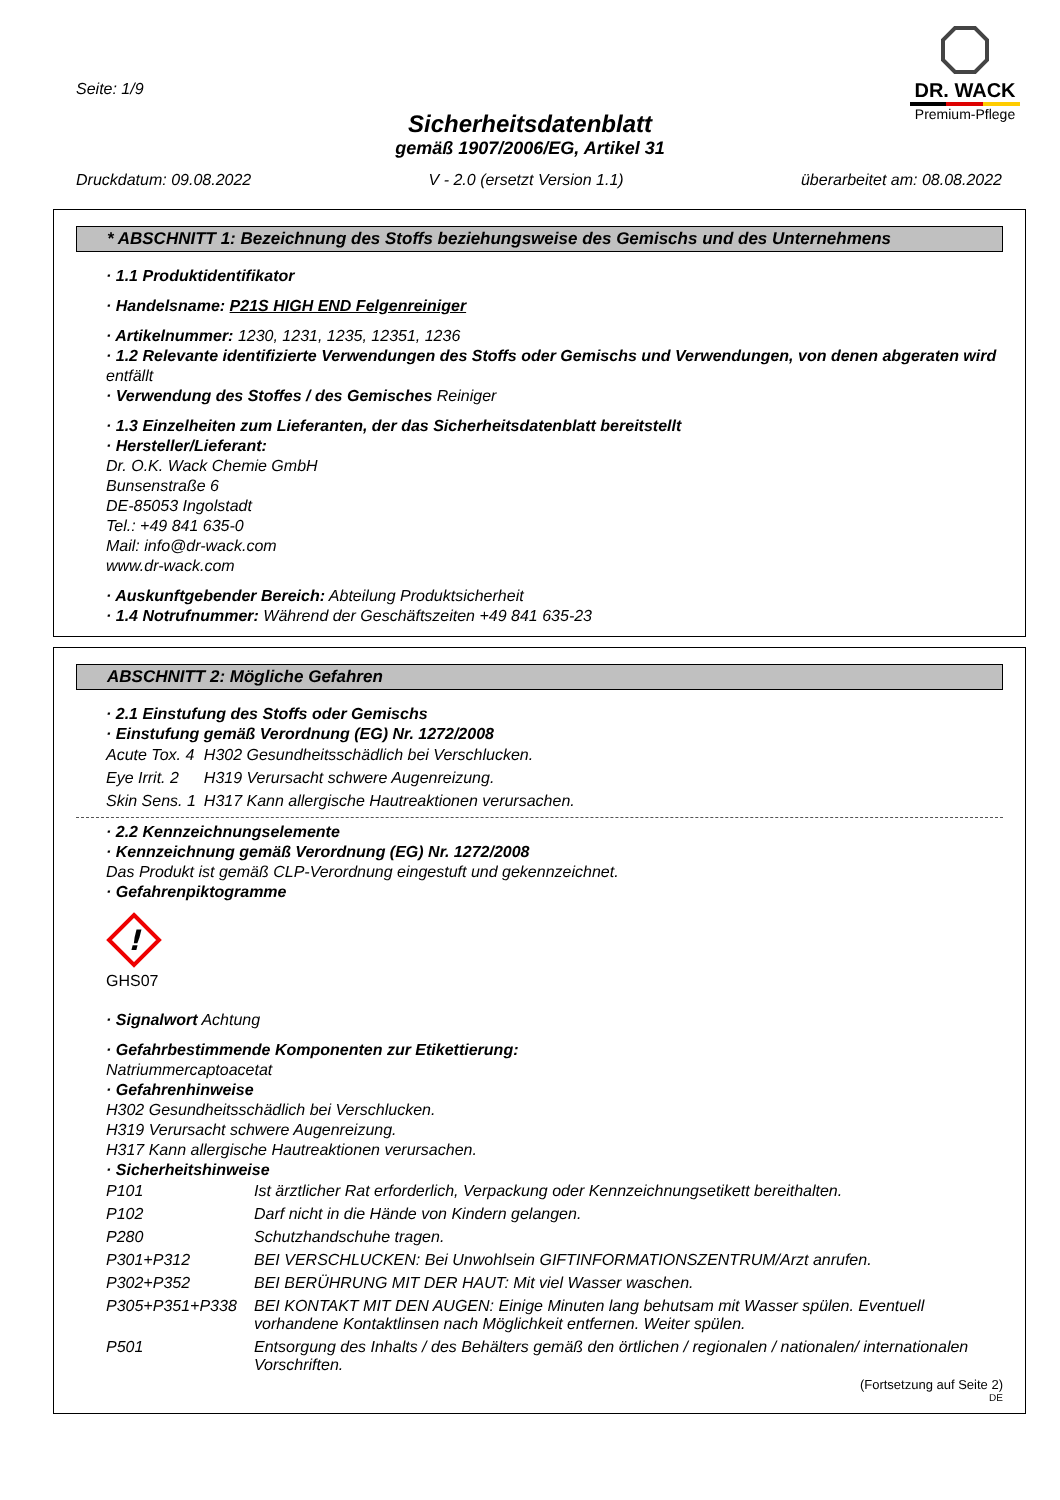DR. WACK
Premium-Pflege
Seite: 1/9
Sicherheitsdatenblatt
gemäß 1907/2006/EG, Artikel 31
Druckdatum: 09.08.2022 V - 2.0 (ersetzt Version 1.1) überarbeitet am: 08.08.2022
* ABSCHNITT 1: Bezeichnung des Stoffs beziehungsweise des Gemischs und des Unternehmens
· 1.1 Produktidentifikator
· Handelsname: P21S HIGH END Felgenreiniger
· Artikelnummer: 1230, 1231, 1235, 12351, 1236
· 1.2 Relevante identifizierte Verwendungen des Stoffs oder Gemischs und Verwendungen, von denen abgeraten wird
entfällt
· Verwendung des Stoffes / des Gemisches Reiniger
· 1.3 Einzelheiten zum Lieferanten, der das Sicherheitsdatenblatt bereitstellt
· Hersteller/Lieferant:
Dr. O.K. Wack Chemie GmbH
Bunsenstraße 6
DE-85053 Ingolstadt
Tel.: +49 841 635-0
Mail: info@dr-wack.com
www.dr-wack.com
· Auskunftgebender Bereich: Abteilung Produktsicherheit
· 1.4 Notrufnummer: Während der Geschäftszeiten +49 841 635-23
ABSCHNITT 2: Mögliche Gefahren
· 2.1 Einstufung des Stoffs oder Gemischs
· Einstufung gemäß Verordnung (EG) Nr. 1272/2008
| Acute Tox. 4 | H302 Gesundheitsschädlich bei Verschlucken. |
| Eye Irrit. 2 | H319 Verursacht schwere Augenreizung. |
| Skin Sens. 1 | H317 Kann allergische Hautreaktionen verursachen. |
· 2.2 Kennzeichnungselemente
· Kennzeichnung gemäß Verordnung (EG) Nr. 1272/2008
Das Produkt ist gemäß CLP-Verordnung eingestuft und gekennzeichnet.
· Gefahrenpiktogramme
!
GHS07
· Signalwort Achtung
· Gefahrbestimmende Komponenten zur Etikettierung:
Natriummercaptoacetat
· Gefahrenhinweise
H302 Gesundheitsschädlich bei Verschlucken.
H319 Verursacht schwere Augenreizung.
H317 Kann allergische Hautreaktionen verursachen.
· Sicherheitshinweise
| P101 | Ist ärztlicher Rat erforderlich, Verpackung oder Kennzeichnungsetikett bereithalten. |
| P102 | Darf nicht in die Hände von Kindern gelangen. |
| P280 | Schutzhandschuhe tragen. |
| P301+P312 | BEI VERSCHLUCKEN: Bei Unwohlsein GIFTINFORMATIONSZENTRUM/Arzt anrufen. |
| P302+P352 | BEI BERÜHRUNG MIT DER HAUT: Mit viel Wasser waschen. |
| P305+P351+P338 | BEI KONTAKT MIT DEN AUGEN: Einige Minuten lang behutsam mit Wasser spülen. Eventuell vorhandene Kontaktlinsen nach Möglichkeit entfernen. Weiter spülen. |
| P501 | Entsorgung des Inhalts / des Behälters gemäß den örtlichen / regionalen / nationalen/ internationalen Vorschriften. |
(Fortsetzung auf Seite 2)
DE